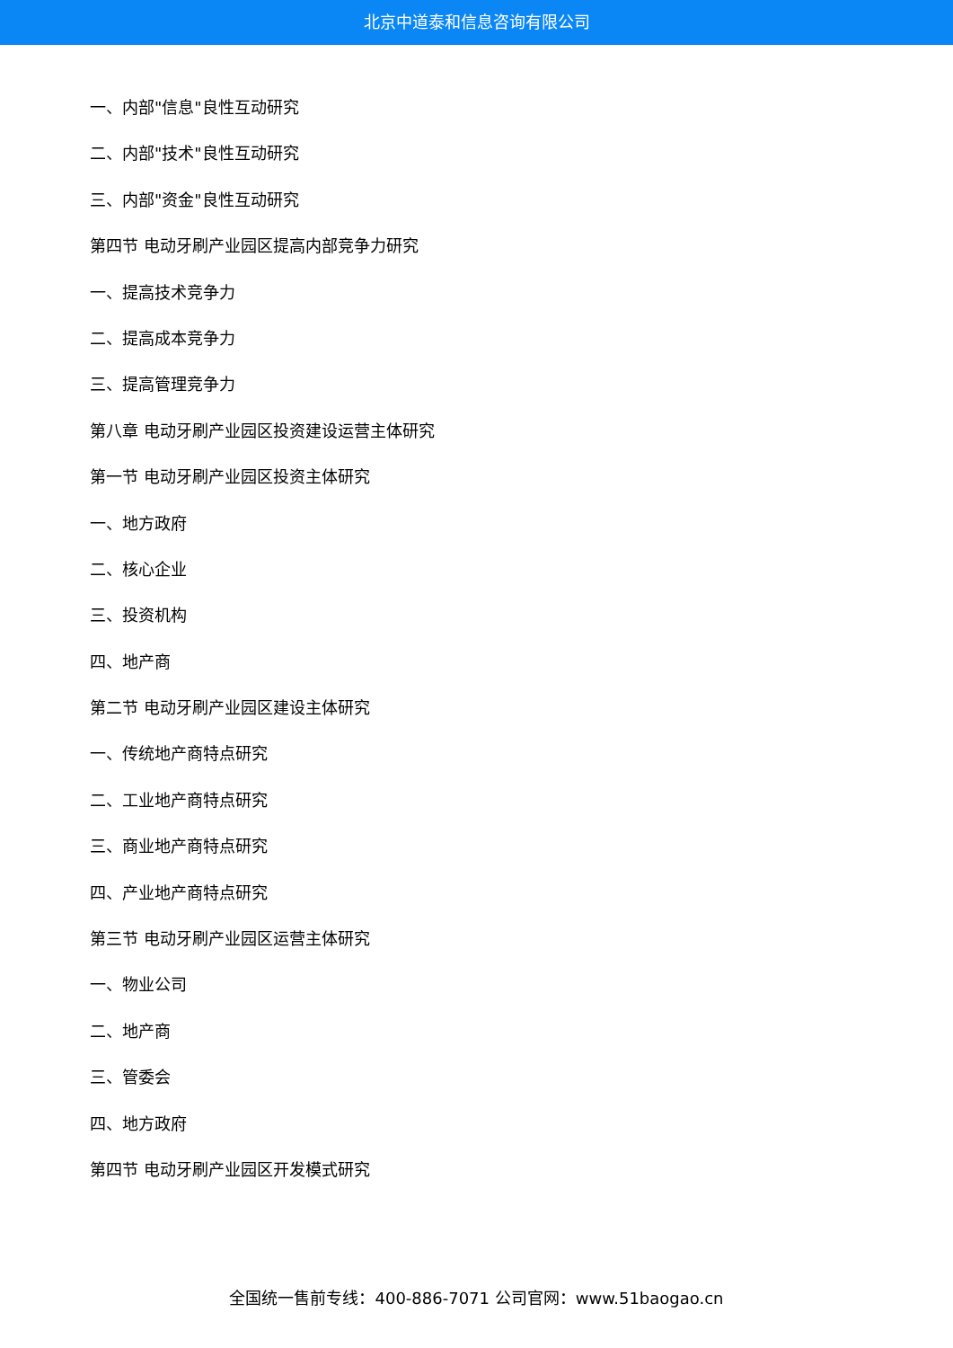北京中道泰和信息咨询有限公司
一、内部"信息"良性互动研究
二、内部"技术"良性互动研究
三、内部"资金"良性互动研究
第四节 电动牙刷产业园区提高内部竞争力研究
一、提高技术竞争力
二、提高成本竞争力
三、提高管理竞争力
第八章 电动牙刷产业园区投资建设运营主体研究
第一节 电动牙刷产业园区投资主体研究
一、地方政府
二、核心企业
三、投资机构
四、地产商
第二节 电动牙刷产业园区建设主体研究
一、传统地产商特点研究
二、工业地产商特点研究
三、商业地产商特点研究
四、产业地产商特点研究
第三节 电动牙刷产业园区运营主体研究
一、物业公司
二、地产商
三、管委会
四、地方政府
第四节 电动牙刷产业园区开发模式研究
全国统一售前专线：400-886-7071 公司官网：www.51baogao.cn